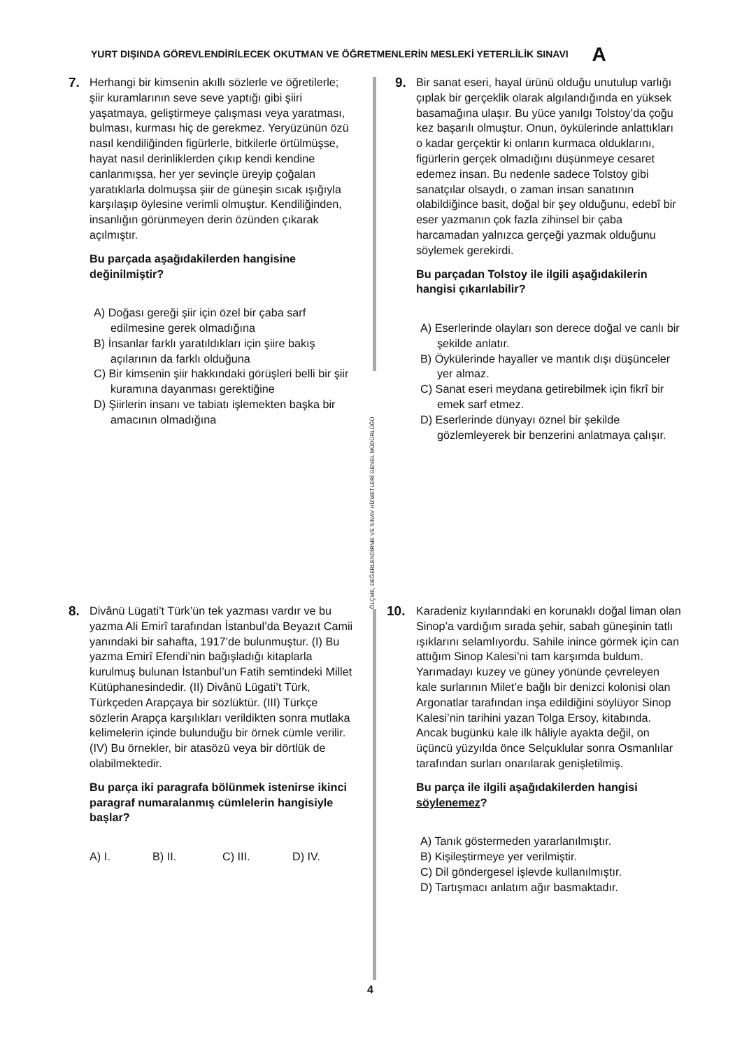YURT DIŞINDA GÖREVLENDİRİLECEK OKUTMAN VE ÖĞRETMENLERİN MESLEKİ YETERLİLİK SINAVI A
ÖLÇME, DEĞERLENDİRME VE SINAV HİZMETLERİ GENEL MÜDÜRLÜĞÜ
7.
Herhangi bir kimsenin akıllı sözlerle ve öğretilerle; şiir kuramlarının seve seve yaptığı gibi şiiri yaşatmaya, geliştirmeye çalışması veya yaratması, bulması, kurması hiç de gerekmez. Yeryüzünün özü nasıl kendiliğinden figürlerle, bitkilerle örtülmüşse, hayat nasıl derinliklerden çıkıp kendi kendine canlanmışsa, her yer sevinçle üreyip çoğalan yaratıklarla dolmuşsa şiir de güneşin sıcak ışığıyla karşılaşıp öylesine verimli olmuştur. Kendiliğinden, insanlığın görünmeyen derin özünden çıkarak açılmıştır.
Bu parçada aşağıdakilerden hangisine değinilmiştir?
A) Doğası gereği şiir için özel bir çaba sarf edilmesine gerek olmadığına
B) İnsanlar farklı yaratıldıkları için şiire bakış açılarının da farklı olduğuna
C) Bir kimsenin şiir hakkındaki görüşleri belli bir şiir kuramına dayanması gerektiğine
D) Şiirlerin insanı ve tabiatı işlemekten başka bir amacının olmadığına
8.
Divânü Lügati’t Türk’ün tek yazması vardır ve bu yazma Ali Emirî tarafından İstanbul’da Beyazıt Camii yanındaki bir sahafta, 1917’de bulunmuştur. (I) Bu yazma Emirî Efendi’nin bağışladığı kitaplarla kurulmuş bulunan İstanbul’un Fatih semtindeki Millet Kütüphanesindedir. (II) Divânü Lügati’t Türk, Türkçeden Arapçaya bir sözlüktür. (III) Türkçe sözlerin Arapça karşılıkları verildikten sonra mutlaka kelimelerin içinde bulunduğu bir örnek cümle verilir. (IV) Bu örnekler, bir atasözü veya bir dörtlük de olabilmektedir.
Bu parça iki paragrafa bölünmek istenirse ikinci paragraf numaralanmış cümlelerin hangisiyle başlar?
A) I. B) II. C) III. D) IV.
9.
Bir sanat eseri, hayal ürünü olduğu unutulup varlığı çıplak bir gerçeklik olarak algılandığında en yüksek basamağına ulaşır. Bu yüce yanılgı Tolstoy’da çoğu kez başarılı olmuştur. Onun, öykülerinde anlattıkları o kadar gerçektir ki onların kurmaca olduklarını, figürlerin gerçek olmadığını düşünmeye cesaret edemez insan. Bu nedenle sadece Tolstoy gibi sanatçılar olsaydı, o zaman insan sanatının olabildiğince basit, doğal bir şey olduğunu, edebî bir eser yazmanın çok fazla zihinsel bir çaba harcamadan yalnızca gerçeği yazmak olduğunu söylemek gerekirdi.
Bu parçadan Tolstoy ile ilgili aşağıdakilerin hangisi çıkarılabilir?
A) Eserlerinde olayları son derece doğal ve canlı bir şekilde anlatır.
B) Öykülerinde hayaller ve mantık dışı düşünceler yer almaz.
C) Sanat eseri meydana getirebilmek için fikrî bir emek sarf etmez.
D) Eserlerinde dünyayı öznel bir şekilde gözlemleyerek bir benzerini anlatmaya çalışır.
10.
Karadeniz kıyılarındaki en korunaklı doğal liman olan Sinop’a vardığım sırada şehir, sabah güneşinin tatlı ışıklarını selamlıyordu. Sahile inince görmek için can attığım Sinop Kalesi’ni tam karşımda buldum. Yarımadayı kuzey ve güney yönünde çevreleyen kale surlarının Milet’e bağlı bir denizci kolonisi olan Argonatlar tarafından inşa edildiğini söylüyor Sinop Kalesi’nin tarihini yazan Tolga Ersoy, kitabında. Ancak bugünkü kale ilk hâliyle ayakta değil, on üçüncü yüzyılda önce Selçuklular sonra Osmanlılar tarafından surları onarılarak genişletilmiş.
Bu parça ile ilgili aşağıdakilerden hangisi söylenemez?
A) Tanık göstermeden yararlanılmıştır.
B) Kişileştirmeye yer verilmiştir.
C) Dil göndergesel işlevde kullanılmıştır.
D) Tartışmacı anlatım ağır basmaktadır.
4